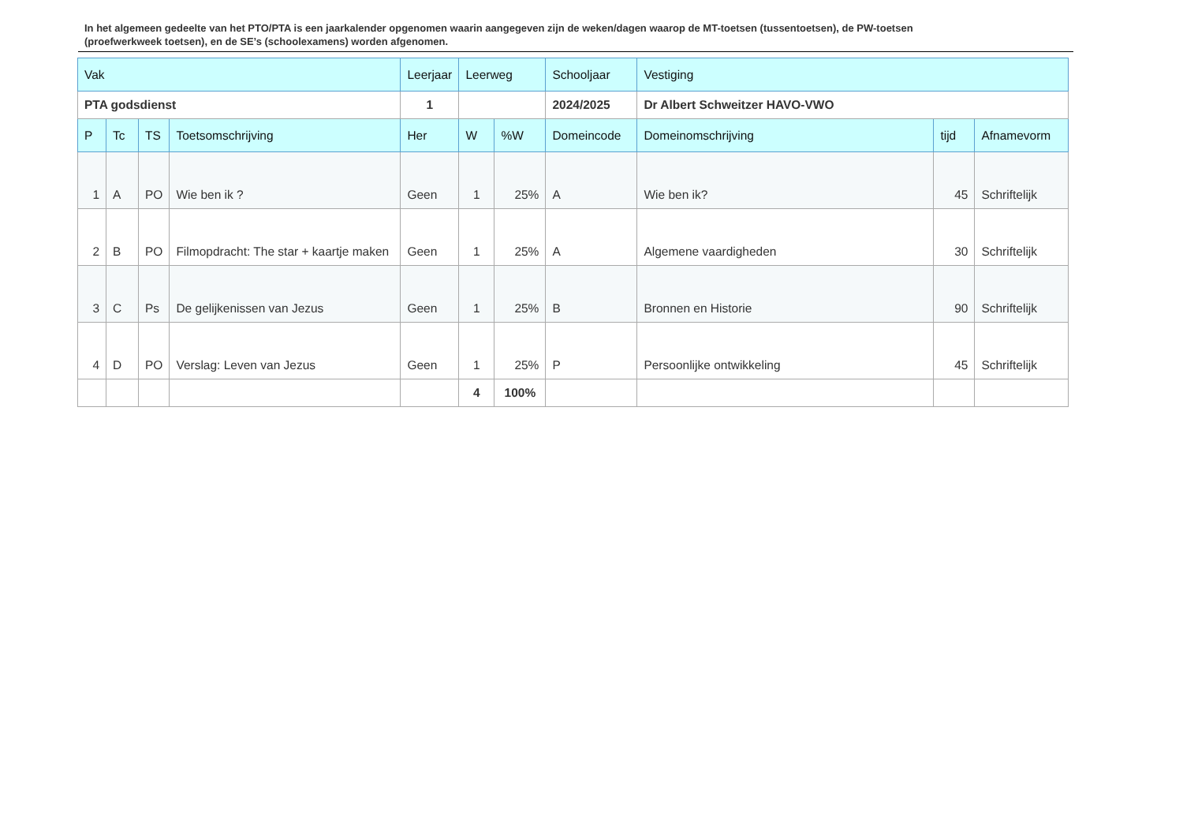In het algemeen gedeelte van het PTO/PTA is een jaarkalender opgenomen waarin aangegeven zijn de weken/dagen waarop de MT-toetsen (tussentoetsen), de PW-toetsen (proefwerkweek toetsen), en de SE’s (schoolexamens) worden afgenomen.
| Vak | | | | Leerjaar | Leerweg | | Schooljaar | Vestiging | | |
| --- | --- | --- | --- | --- | --- | --- | --- | --- | --- | --- |
| PTA godsdienst | | | | 1 | | | 2024/2025 | Dr Albert Schweitzer HAVO-VWO | | |
| P | Tc | TS | Toetsomschrijving | Her | W | %W | Domeincode | Domeinomschrijving | tijd | Afnamevorm |
| 1 | A | PO | Wie ben ik ? | Geen | 1 | 25% | A | Wie ben ik? | 45 | Schriftelijk |
| 2 | B | PO | Filmopdracht: The star + kaartje maken | Geen | 1 | 25% | A | Algemene vaardigheden | 30 | Schriftelijk |
| 3 | C | Ps | De gelijkenissen van Jezus | Geen | 1 | 25% | B | Bronnen en Historie | 90 | Schriftelijk |
| 4 | D | PO | Verslag: Leven van Jezus | Geen | 1 | 25% | P | Persoonlijke ontwikkeling | 45 | Schriftelijk |
| | | | | | 4 | 100% | | | | |